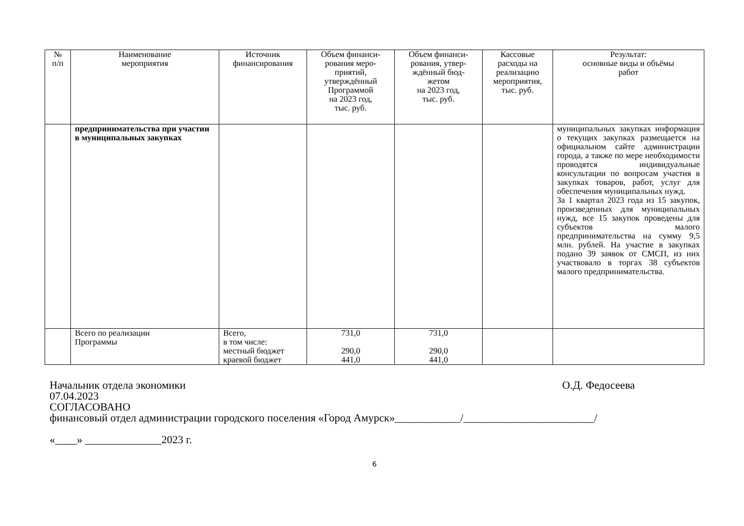| № п/п | Наименование мероприятия | Источник финансирования | Объем финанси- рования меро- приятий, утверждённый Программой на 2023 год, тыс. руб. | Объем финанси- рования, утвер- ждённый бюд- жетом на 2023 год, тыс. руб. | Кассовые расходы на реализацию мероприятия, тыс. руб. | Результат: основные виды и объёмы работ |
| --- | --- | --- | --- | --- | --- | --- |
| | предпринимательства при участии в муниципальных закупках | | | | | муниципальных закупках информация о текущих закупках размещается на официальном сайте администрации города, а также по мере необходимости проводятся индивидуальные консультации по вопросам участия в закупках товаров, работ, услуг для обеспечения муниципальных нужд. За 1 квартал 2023 года из 15 закупок, произведенных для муниципальных нужд, все 15 закупок проведены для субъектов малого предпринимательства на сумму 9,5 млн. рублей. На участие в закупках подано 39 заявок от СМСП, из них участвовало в торгах 38 субъектов малого предпринимательства. |
| | Всего по реализации Программы | Всего, в том числе: местный бюджет краевой бюджет | 731,0 290,0 441,0 | 731,0 290,0 441,0 | | |
Начальник отдела экономики О.Д. Федосеева
07.04.2023
СОГЛАСОВАНО
финансовый отдел администрации городского поселения «Город Амурск»____________/________________________/
«____» ______________2023 г.
6